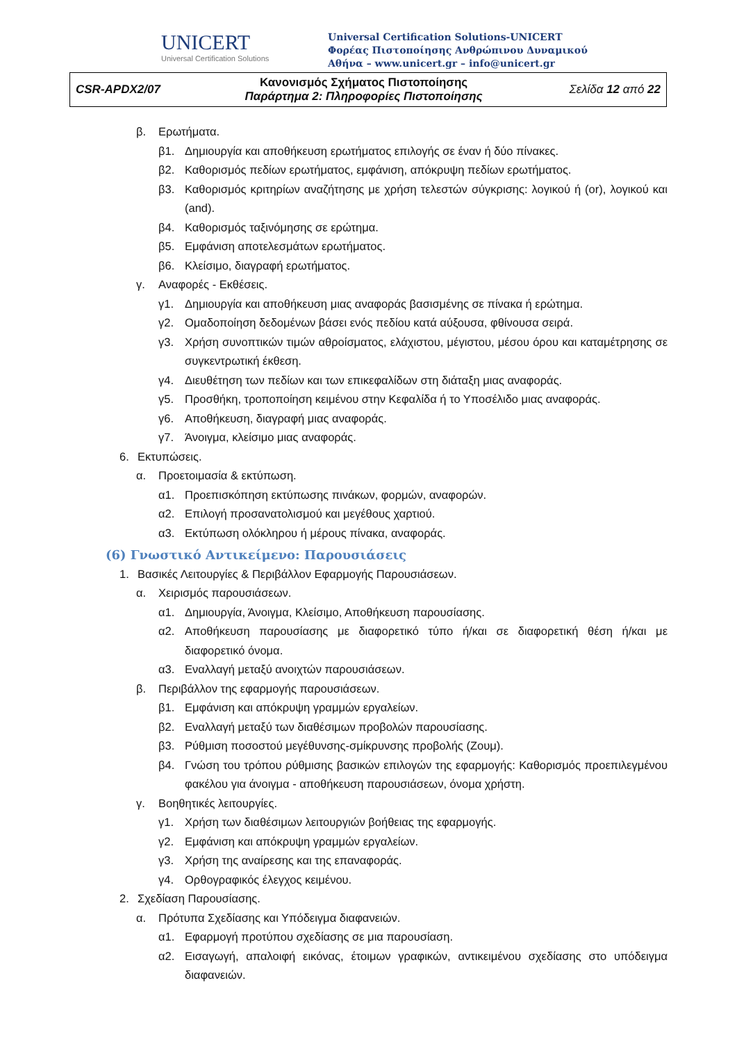UNICERT
Universal Certification Solutions
Universal Certification Solutions-UNICERT
Φορέας Πιστοποίησης Ανθρώπινου Δυναμικού
Αθήνα – www.unicert.gr – info@unicert.gr
| CSR-APDX2/07 | Κανονισμός Σχήματος Πιστοποίησης Παράρτημα 2: Πληροφορίες Πιστοποίησης | Σελίδα 12 από 22 |
β. Ερωτήματα.
β1. Δημιουργία και αποθήκευση ερωτήματος επιλογής σε έναν ή δύο πίνακες.
β2. Καθορισμός πεδίων ερωτήματος, εμφάνιση, απόκρυψη πεδίων ερωτήματος.
β3. Καθορισμός κριτηρίων αναζήτησης με χρήση τελεστών σύγκρισης: λογικού ή (or), λογικού και (and).
β4. Καθορισμός ταξινόμησης σε ερώτημα.
β5. Εμφάνιση αποτελεσμάτων ερωτήματος.
β6. Κλείσιμο, διαγραφή ερωτήματος.
γ. Αναφορές - Εκθέσεις.
γ1. Δημιουργία και αποθήκευση μιας αναφοράς βασισμένης σε πίνακα ή ερώτημα.
γ2. Ομαδοποίηση δεδομένων βάσει ενός πεδίου κατά αύξουσα, φθίνουσα σειρά.
γ3. Χρήση συνοπτικών τιμών αθροίσματος, ελάχιστου, μέγιστου, μέσου όρου και καταμέτρησης σε συγκεντρωτική έκθεση.
γ4. Διευθέτηση των πεδίων και των επικεφαλίδων στη διάταξη μιας αναφοράς.
γ5. Προσθήκη, τροποποίηση κειμένου στην Κεφαλίδα ή το Υποσέλιδο μιας αναφοράς.
γ6. Αποθήκευση, διαγραφή μιας αναφοράς.
γ7. Άνοιγμα, κλείσιμο μιας αναφοράς.
6. Εκτυπώσεις.
α. Προετοιμασία & εκτύπωση.
α1. Προεπισκόπηση εκτύπωσης πινάκων, φορμών, αναφορών.
α2. Επιλογή προσανατολισμού και μεγέθους χαρτιού.
α3. Εκτύπωση ολόκληρου ή μέρους πίνακα, αναφοράς.
(6) Γνωστικό Αντικείμενο: Παρουσιάσεις
1. Βασικές Λειτουργίες & Περιβάλλον Εφαρμογής Παρουσιάσεων.
α. Χειρισμός παρουσιάσεων.
α1. Δημιουργία, Άνοιγμα, Κλείσιμο, Αποθήκευση παρουσίασης.
α2. Αποθήκευση παρουσίασης με διαφορετικό τύπο ή/και σε διαφορετική θέση ή/και με διαφορετικό όνομα.
α3. Εναλλαγή μεταξύ ανοιχτών παρουσιάσεων.
β. Περιβάλλον της εφαρμογής παρουσιάσεων.
β1. Εμφάνιση και απόκρυψη γραμμών εργαλείων.
β2. Εναλλαγή μεταξύ των διαθέσιμων προβολών παρουσίασης.
β3. Ρύθμιση ποσοστού μεγέθυνσης-σμίκρυνσης προβολής (Ζουμ).
β4. Γνώση του τρόπου ρύθμισης βασικών επιλογών της εφαρμογής: Καθορισμός προεπιλεγμένου φακέλου για άνοιγμα - αποθήκευση παρουσιάσεων, όνομα χρήστη.
γ. Βοηθητικές λειτουργίες.
γ1. Χρήση των διαθέσιμων λειτουργιών βοήθειας της εφαρμογής.
γ2. Εμφάνιση και απόκρυψη γραμμών εργαλείων.
γ3. Χρήση της αναίρεσης και της επαναφοράς.
γ4. Ορθογραφικός έλεγχος κειμένου.
2. Σχεδίαση Παρουσίασης.
α. Πρότυπα Σχεδίασης και Υπόδειγμα διαφανειών.
α1. Εφαρμογή προτύπου σχεδίασης σε μια παρουσίαση.
α2. Εισαγωγή, απαλοιφή εικόνας, έτοιμων γραφικών, αντικειμένου σχεδίασης στο υπόδειγμα διαφανειών.